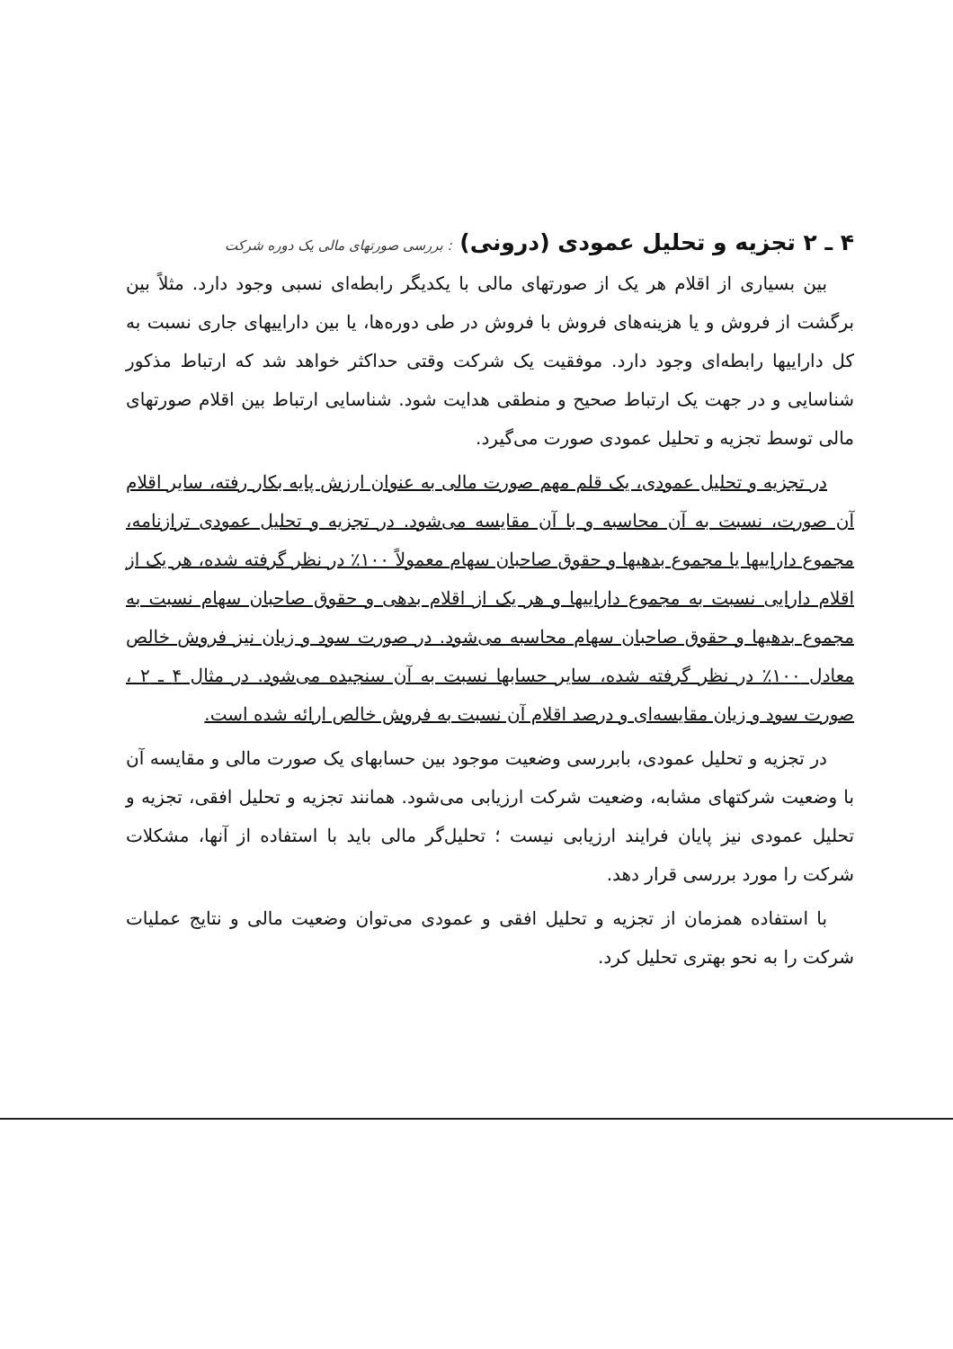۴ ـ ۲ تجزیه و تحلیل عمودی (درونی) : بررسی صورتهای مالی یک دوره شرکت
بین بسیاری از اقلام هر یک از صورتهای مالی با یکدیگر رابطه‌ای نسبی وجود دارد. مثلاً بین برگشت از فروش و یا هزینه‌های فروش با فروش در طی دوره‌ها، یا بین داراییهای جاری نسبت به کل داراییها رابطه‌ای وجود دارد. موفقیت یک شرکت وقتی حداکثر خواهد شد که ارتباط مذکور شناسایی و در جهت یک ارتباط صحیح و منطقی هدایت شود. شناسایی ارتباط بین اقلام صورتهای مالی توسط تجزیه و تحلیل عمودی صورت می‌گیرد.
در تجزیه و تحلیل عمودی، یک قلم مهم صورت مالی به عنوان ارزش پایه بکار رفته، سایر اقلام آن صورت، نسبت به آن محاسبه و با آن مقایسه می‌شود. در تجزیه و تحلیل عمودی ترازنامه، مجموع داراییها یا مجموع بدهیها و حقوق صاحبان سهام معمولاً ۱۰۰٪ در نظر گرفته شده، هر یک از اقلام دارایی نسبت به مجموع داراییها و هر یک از اقلام بدهی و حقوق صاحبان سهام نسبت به مجموع بدهیها و حقوق صاحبان سهام محاسبه می‌شود. در صورت سود و زیان نیز فروش خالص معادل ۱۰۰٪ در نظر گرفته شده، سایر حسابها نسبت به آن سنجیده می‌شود. در مثال ۴ ـ ۲ ، صورت سود و زیان مقایسه‌ای و درصد اقلام آن نسبت به فروش خالص ارائه شده است.
در تجزیه و تحلیل عمودی، بابررسی وضعیت موجود بین حسابهای یک صورت مالی و مقایسه آن با وضعیت شرکتهای مشابه، وضعیت شرکت ارزیابی می‌شود. همانند تجزیه و تحلیل افقی، تجزیه و تحلیل عمودی نیز پایان فرایند ارزیابی نیست ؛ تحلیل‌گر مالی باید با استفاده از آنها، مشکلات شرکت را مورد بررسی قرار دهد.
با استفاده همزمان از تجزیه و تحلیل افقی و عمودی می‌توان وضعیت مالی و نتایج عملیات شرکت را به نحو بهتری تحلیل کرد.